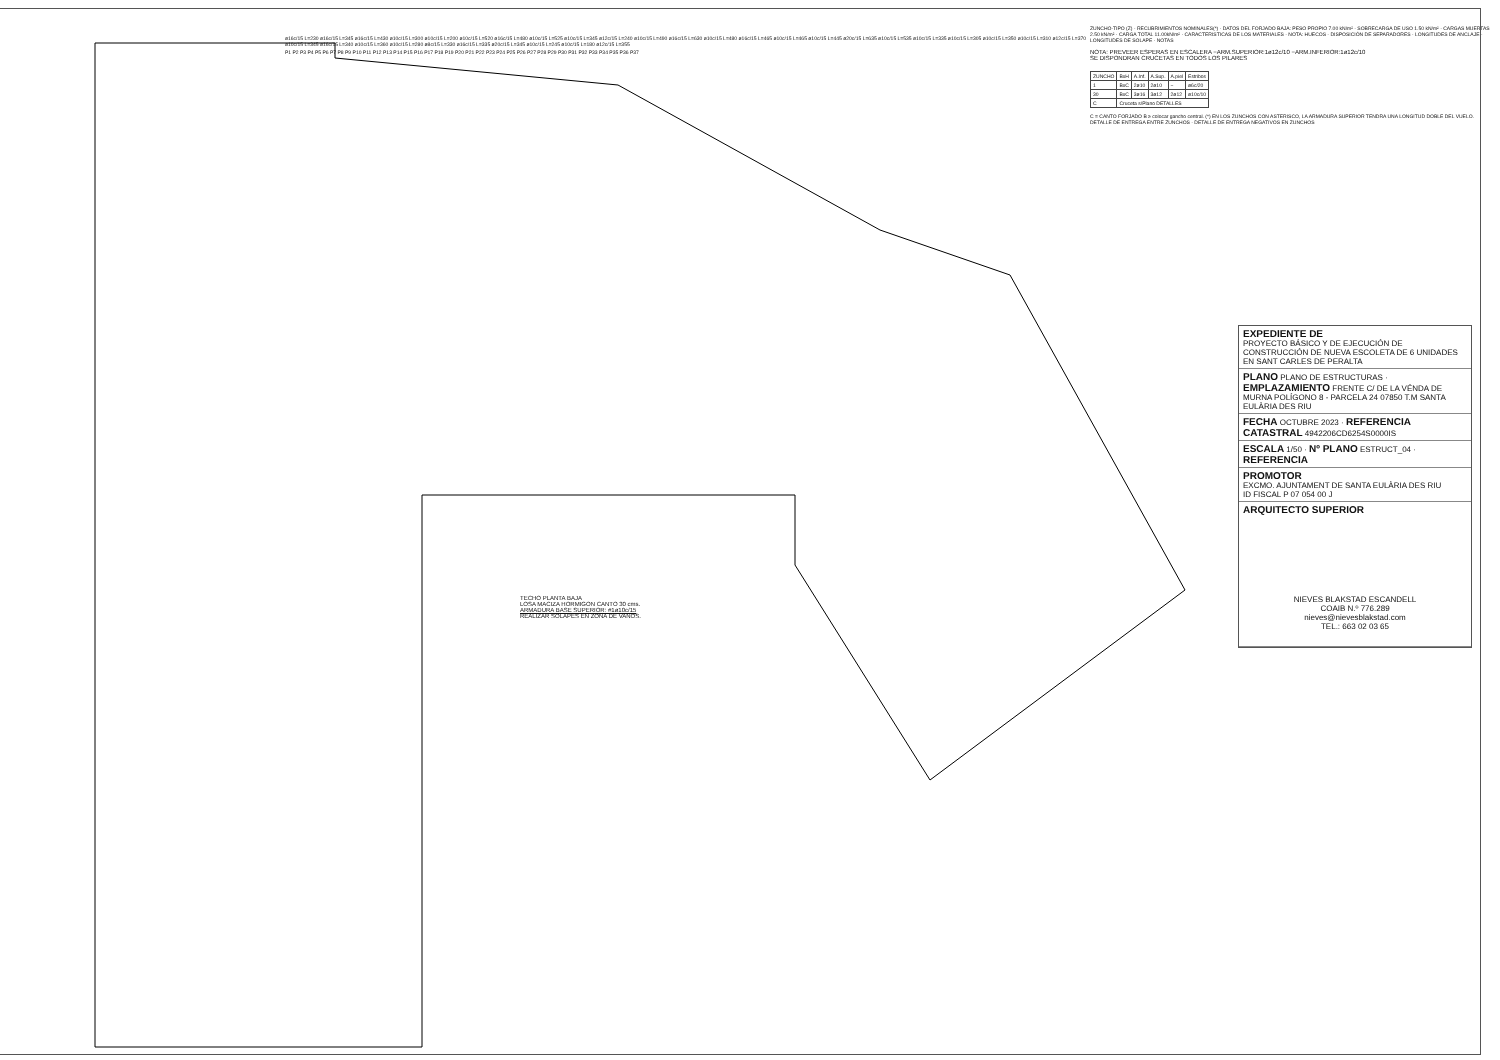ø16c/15 L=230 ø16c/15 L=345 ø16c/15 L=430 ø10c/15 L=300 ø10c/15 L=200 ø10c/15 L=520 ø16c/15 L=480 ø10c/15 L=525 ø10c/15 L=345 ø12c/15 L=240 ø10c/15 L=490 ø16c/15 L=630 ø10c/15 L=480 ø16c/15 L=465 ø10c/15 L=465 ø10c/15 L=445 ø20c/15 L=635 ø10c/15 L=535 ø10c/15 L=335 ø10c/15 L=305 ø10c/15 L=350 ø10c/15 L=310 ø12c/15 L=370 ø10c/15 L=345 ø16c/15 L=340 ø10c/15 L=360 ø10c/15 L=280 ø8c/15 L=330 ø16c/15 L=335 ø20c/15 L=345 ø10c/15 L=245 ø10c/15 L=180 ø12c/15 L=355
P1 P2 P3 P4 P5 P6 P7 P8 P9 P10 P11 P12 P13 P14 P15 P16 P17 P18 P19 P20 P21 P22 P23 P24 P25 P26 P27 P28 P29 P30 P31 P32 P33 P34 P35 P36 P37
TECHO PLANTA BAJA
LOSA MACIZA HORMIGON CANTO 30 cms.
ARMADURA BASE SUPERIOR: #1ø10c/15
REALIZAR SOLAPES EN ZONA DE VANOS.
ZUNCHO-TIPO (Z) · RECUBRIMIENTOS NOMINALES(*) · DATOS DEL FORJADO BAJA: PESO PROPIO 7.00 kN/m² · SOBRECARGA DE USO 1.50 kN/m² · CARGAS MUERTAS 2.50 kN/m² · CARGA TOTAL 11.00kN/m² · CARACTERISTICAS DE LOS MATERIALES · NOTA: HUECOS · DISPOSICIÓN DE SEPARADORES · LONGITUDES DE ANCLAJE · LONGITUDES DE SOLAPE · NOTAS
NOTA: PREVEER ESPERAS EN ESCALERA −ARM.SUPERIOR:1ø12c/10 −ARM.INFERIOR:1ø12c/10
SE DISPONDRAN CRUCETAS EN TODOS LOS PILARES
| ZUNCHO | BxH | A.Inf. | A.Sup. | A.piel | Estribos |
| --- | --- | --- | --- | --- | --- |
| 1 | BxC | 2ø10 | 2ø10 | − | ø6c/20 |
| 30 | BxC | 3ø16 | 3ø12 | 2ø12 | ø10c/10 |
| C | Cruceta s/Plano DETALLES | | | | |
C = CANTO FORJADO B ≥ colocar gancho central. (*) EN LOS ZUNCHOS CON ASTERISCO, LA ARMADURA SUPERIOR TENDRA UNA LONGITUD DOBLE DEL VUELO. DETALLE DE ENTREGA ENTRE ZUNCHOS · DETALLE DE ENTREGA NEGATIVOS EN ZUNCHOS
EXPEDIENTE DE
PROYECTO BÁSICO Y DE EJECUCIÓN DE CONSTRUCCIÓN DE NUEVA ESCOLETA DE 6 UNIDADES EN SANT CARLES DE PERALTA
PLANO PLANO DE ESTRUCTURAS · EMPLAZAMIENTO FRENTE C/ DE LA VÉNDA DE MURNA POLÍGONO 8 - PARCELA 24 07850 T.M SANTA EULÀRIA DES RIU
FECHA OCTUBRE 2023 · REFERENCIA CATASTRAL 4942206CD6254S0000IS
ESCALA 1/50 · Nº PLANO ESTRUCT_04 · REFERENCIA
PROMOTOR
EXCMO. AJUNTAMENT DE SANTA EULÀRIA DES RIU
ID FISCAL P 07 054 00 J
ARQUITECTO SUPERIOR
NIEVES BLAKSTAD ESCANDELL
COAIB N.º 776.289
nieves@nievesblakstad.com
TEL.: 663 02 03 65